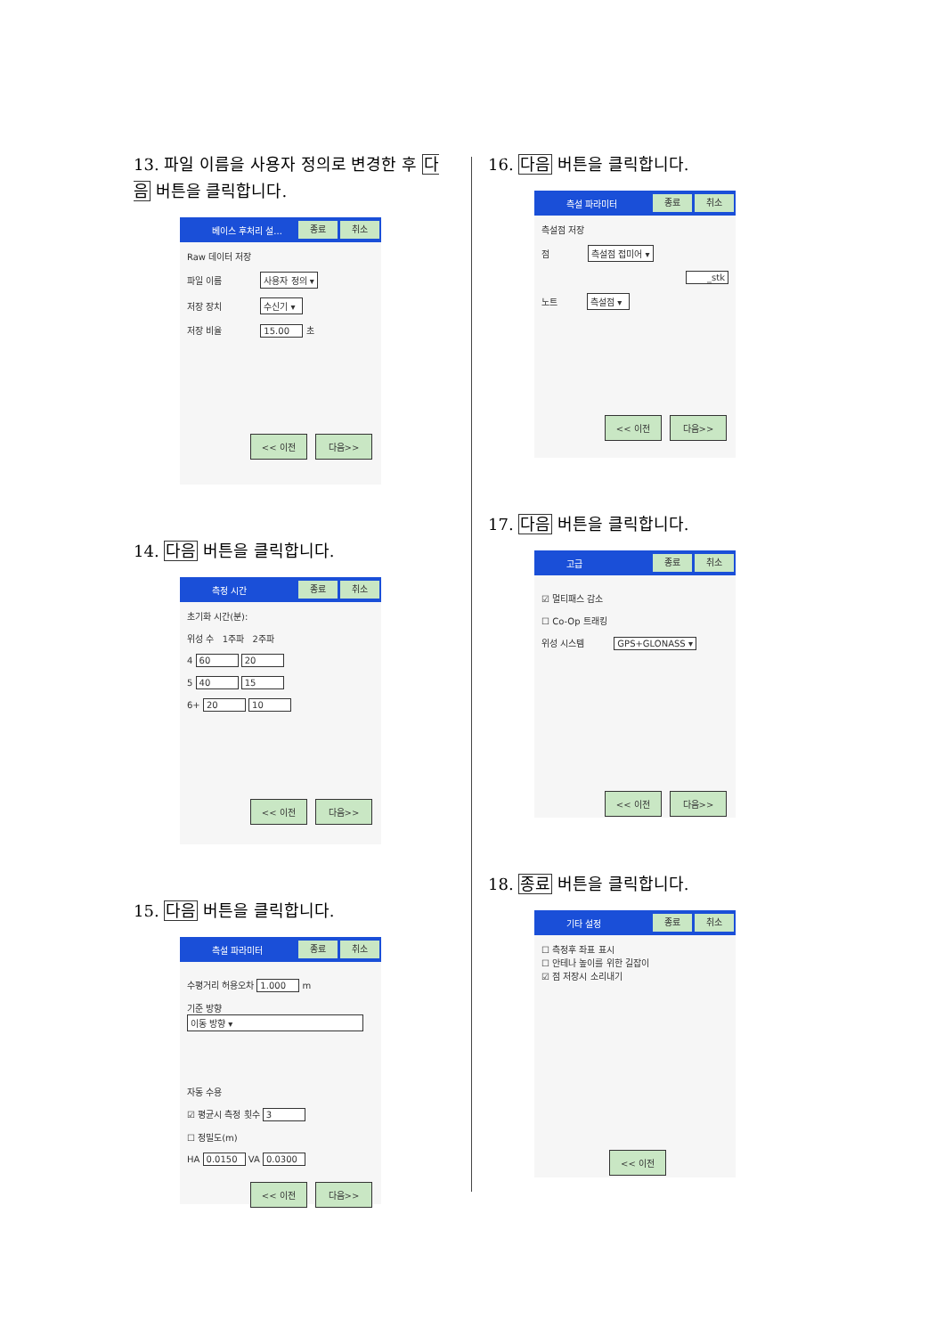13. 파일 이름을 사용자 정의로 변경한 후 다음 버튼을 클릭합니다.
베이스 후처리 설... 종료 취소
Raw 데이터 저장
파일 이름 사용자 정의 ▾
저장 장치 수신기 ▾
저장 비율 15.00 초
<< 이전 다음>>
14. 다음 버튼을 클릭합니다.
측정 시간 종료 취소
초기화 시간(분):
위성 수 1주파 2주파
4 60 20
5 40 15
6+ 20 10
<< 이전 다음>>
15. 다음 버튼을 클릭합니다.
측설 파라미터 종료 취소
수평거리 허용오차 1.000 m
기준 방향
이동 방향 ▾
자동 수용
☑ 평균시 측정 횟수 3
☐ 정밀도(m)
HA 0.0150 VA 0.0300
<< 이전 다음>>
16. 다음 버튼을 클릭합니다.
측설 파라미터 종료 취소
측설점 저장
점 측설점 접미어 ▾
_stk
노트 측설점 ▾
<< 이전 다음>>
17. 다음 버튼을 클릭합니다.
고급 종료 취소
☑ 멀티패스 감소
☐ Co-Op 트래킹
위성 시스템 GPS+GLONASS ▾
<< 이전 다음>>
18. 종료 버튼을 클릭합니다.
기타 설정 종료 취소
☐ 측정후 좌표 표시
☐ 안테나 높이를 위한 길잡이
☑ 점 저장시 소리내기
<< 이전